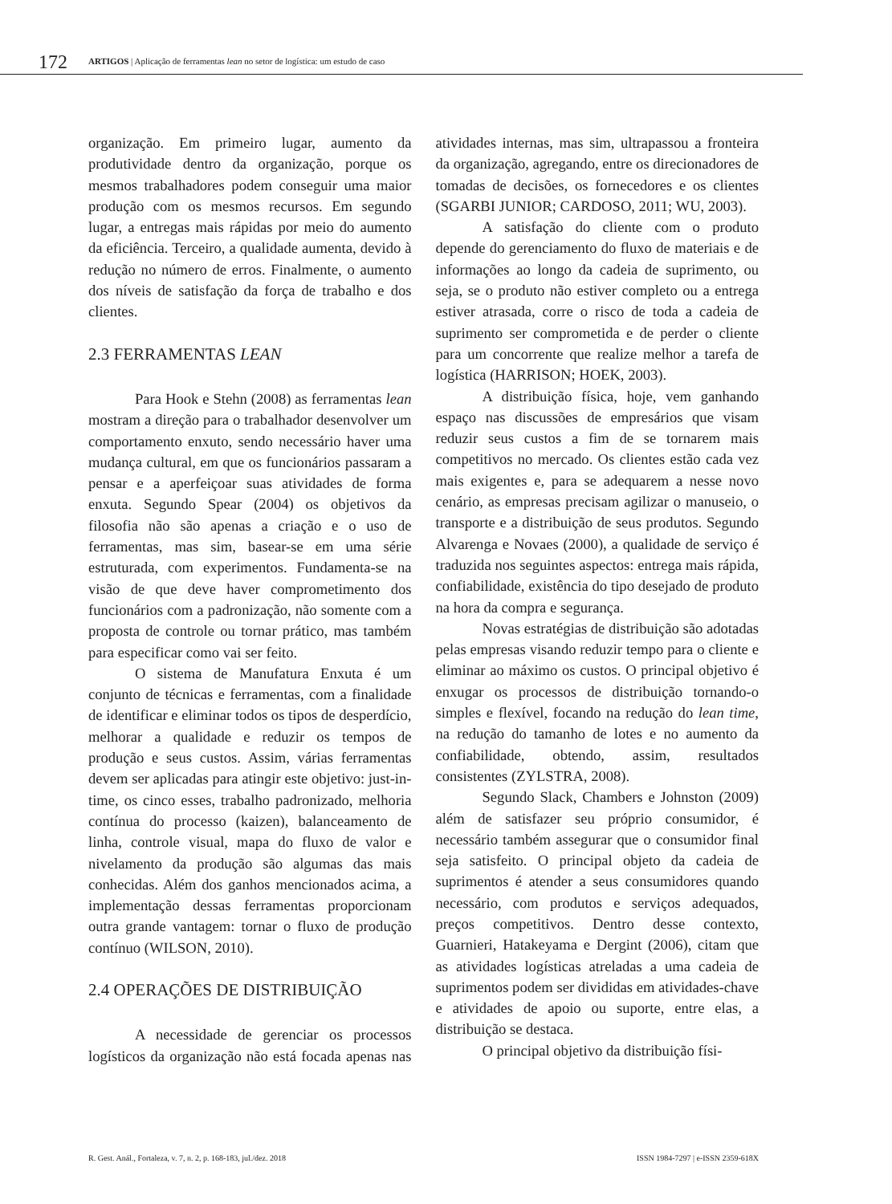172 ARTIGOS | Aplicação de ferramentas lean no setor de logística: um estudo de caso
organização. Em primeiro lugar, aumento da produtividade dentro da organização, porque os mesmos trabalhadores podem conseguir uma maior produção com os mesmos recursos. Em segundo lugar, a entregas mais rápidas por meio do aumento da eficiência. Terceiro, a qualidade aumenta, devido à redução no número de erros. Finalmente, o aumento dos níveis de satisfação da força de trabalho e dos clientes.
2.3 FERRAMENTAS LEAN
Para Hook e Stehn (2008) as ferramentas lean mostram a direção para o trabalhador desenvolver um comportamento enxuto, sendo necessário haver uma mudança cultural, em que os funcionários passaram a pensar e a aperfeiçoar suas atividades de forma enxuta. Segundo Spear (2004) os objetivos da filosofia não são apenas a criação e o uso de ferramentas, mas sim, basear-se em uma série estruturada, com experimentos. Fundamenta-se na visão de que deve haver comprometimento dos funcionários com a padronização, não somente com a proposta de controle ou tornar prático, mas também para especificar como vai ser feito.
O sistema de Manufatura Enxuta é um conjunto de técnicas e ferramentas, com a finalidade de identificar e eliminar todos os tipos de desperdício, melhorar a qualidade e reduzir os tempos de produção e seus custos. Assim, várias ferramentas devem ser aplicadas para atingir este objetivo: just-in-time, os cinco esses, trabalho padronizado, melhoria contínua do processo (kaizen), balanceamento de linha, controle visual, mapa do fluxo de valor e nivelamento da produção são algumas das mais conhecidas. Além dos ganhos mencionados acima, a implementação dessas ferramentas proporcionam outra grande vantagem: tornar o fluxo de produção contínuo (WILSON, 2010).
2.4 OPERAÇÕES DE DISTRIBUIÇÃO
A necessidade de gerenciar os processos logísticos da organização não está focada apenas nas atividades internas, mas sim, ultrapassou a fronteira da organização, agregando, entre os direcionadores de tomadas de decisões, os fornecedores e os clientes (SGARBI JUNIOR; CARDOSO, 2011; WU, 2003).
A satisfação do cliente com o produto depende do gerenciamento do fluxo de materiais e de informações ao longo da cadeia de suprimento, ou seja, se o produto não estiver completo ou a entrega estiver atrasada, corre o risco de toda a cadeia de suprimento ser comprometida e de perder o cliente para um concorrente que realize melhor a tarefa de logística (HARRISON; HOEK, 2003).
A distribuição física, hoje, vem ganhando espaço nas discussões de empresários que visam reduzir seus custos a fim de se tornarem mais competitivos no mercado. Os clientes estão cada vez mais exigentes e, para se adequarem a nesse novo cenário, as empresas precisam agilizar o manuseio, o transporte e a distribuição de seus produtos. Segundo Alvarenga e Novaes (2000), a qualidade de serviço é traduzida nos seguintes aspectos: entrega mais rápida, confiabilidade, existência do tipo desejado de produto na hora da compra e segurança.
Novas estratégias de distribuição são adotadas pelas empresas visando reduzir tempo para o cliente e eliminar ao máximo os custos. O principal objetivo é enxugar os processos de distribuição tornando-o simples e flexível, focando na redução do lean time, na redução do tamanho de lotes e no aumento da confiabilidade, obtendo, assim, resultados consistentes (ZYLSTRA, 2008).
Segundo Slack, Chambers e Johnston (2009) além de satisfazer seu próprio consumidor, é necessário também assegurar que o consumidor final seja satisfeito. O principal objeto da cadeia de suprimentos é atender a seus consumidores quando necessário, com produtos e serviços adequados, preços competitivos. Dentro desse contexto, Guarnieri, Hatakeyama e Dergint (2006), citam que as atividades logísticas atreladas a uma cadeia de suprimentos podem ser divididas em atividades-chave e atividades de apoio ou suporte, entre elas, a distribuição se destaca.
O principal objetivo da distribuição físi-
R. Gest. Anál., Fortaleza, v. 7, n. 2, p. 168-183, jul./dez. 2018 ISSN 1984-7297 | e-ISSN 2359-618X